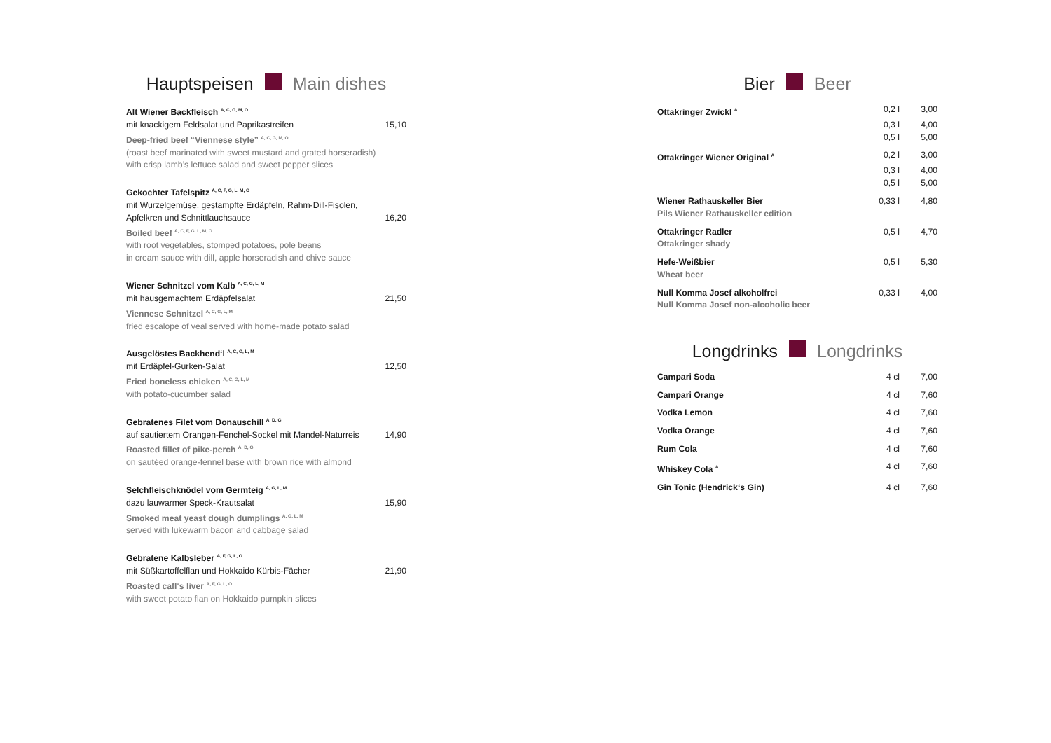Hauptspeisen Main dishes
Alt Wiener Backfleisch <sup>A, C, G, M, O</sup>
mit knackigem Feldsalat und Paprikastreifen 15,10
Deep-fried beef “Viennese style” <sup>A, C, G, M, O</sup>
(roast beef marinated with sweet mustard and grated horseradish)
with crisp lamb’s lettuce salad and sweet pepper slices
Gekochter Tafelspitz <sup>A, C, F, G, L, M, O</sup>
mit Wurzelgemüse, gestampfte Erdäpfeln, Rahm-Dill-Fisolen,
Apfelkren und Schnittlauchsauce 16,20
Boiled beef <sup>A, C, F, G, L, M, O</sup>
with root vegetables, stomped potatoes, pole beans
in cream sauce with dill, apple horseradish and chive sauce
Wiener Schnitzel vom Kalb <sup>A, C, G, L, M</sup>
mit hausgemachtem Erdäpfelsalat 21,50
Viennese Schnitzel <sup>A, C, G, L, M</sup>
fried escalope of veal served with home-made potato salad
Ausgelöstes Backhend‘l <sup>A, C, G, L, M</sup>
mit Erdäpfel-Gurken-Salat 12,50
Fried boneless chicken <sup>A, C, G, L, M</sup>
with potato-cucumber salad
Gebratenes Filet vom Donauschill <sup>A, D, G</sup>
auf sautiertem Orangen-Fenchel-Sockel mit Mandel-Naturreis 14,90
Roasted fillet of pike-perch <sup>A, D, G</sup>
on sautéed orange-fennel base with brown rice with almond
Selchfleischknödel vom Germteig <sup>A, G, L, M</sup>
dazu lauwarmer Speck-Krautsalat 15,90
Smoked meat yeast dough dumplings <sup>A, G, L, M</sup>
served with lukewarm bacon and cabbage salad
Gebratene Kalbsleber <sup>A, F, G, L, O</sup>
mit Süßkartoffelflan und Hokkaido Kürbis-Fächer 21,90
Roasted cafl‘s liver <sup>A, F, G, L, O</sup>
with sweet potato flan on Hokkaido pumpkin slices
Bier Beer
| Ottakringer Zwickl <sup>A</sup> | 0,2 l | 3,00 |
| | 0,3 l | 4,00 |
| | 0,5 l | 5,00 |
| Ottakringer Wiener Original <sup>A</sup> | 0,2 l | 3,00 |
| | 0,3 l | 4,00 |
| | 0,5 l | 5,00 |
| Wiener Rathauskeller Bier | 0,33 l | 4,80 |
| Pils Wiener Rathauskeller edition | | |
| Ottakringer Radler | 0,5 l | 4,70 |
| Ottakringer shady | | |
| Hefe-Weißbier | 0,5 l | 5,30 |
| Wheat beer | | |
| Null Komma Josef alkoholfrei | 0,33 l | 4,00 |
| Null Komma Josef non-alcoholic beer | | |
Longdrinks Longdrinks
| Campari Soda | 4 cl | 7,00 |
| Campari Orange | 4 cl | 7,60 |
| Vodka Lemon | 4 cl | 7,60 |
| Vodka Orange | 4 cl | 7,60 |
| Rum Cola | 4 cl | 7,60 |
| Whiskey Cola <sup>A</sup> | 4 cl | 7,60 |
| Gin Tonic (Hendrick‘s Gin) | 4 cl | 7,60 |